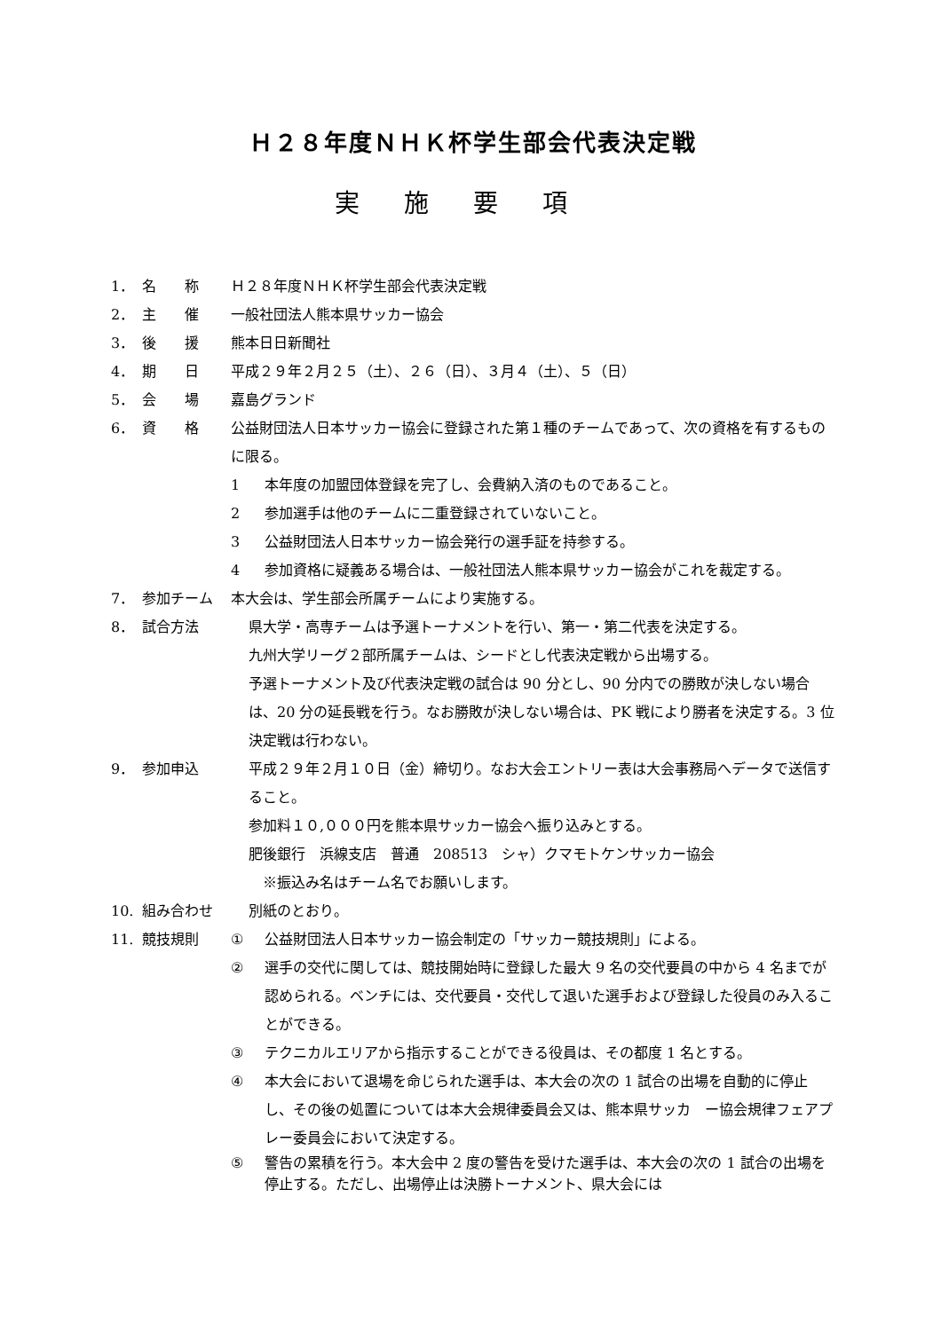Ｈ２８年度ＮＨＫ杯学生部会代表決定戦
実施要項
1． 名　　称 Ｈ２８年度ＮＨＫ杯学生部会代表決定戦
2． 主　　催 一般社団法人熊本県サッカー協会
3． 後　　援 熊本日日新聞社
4． 期　　日 平成２９年２月２５（土）、２６（日）、３月４（土）、５（日）
5． 会　　場 嘉島グランド
6． 資　　格 公益財団法人日本サッカー協会に登録された第１種のチームであって、次の資格を有するものに限る。
1 本年度の加盟団体登録を完了し、会費納入済のものであること。
2 参加選手は他のチームに二重登録されていないこと。
3 公益財団法人日本サッカー協会発行の選手証を持参する。
4 参加資格に疑義ある場合は、一般社団法人熊本県サッカー協会がこれを裁定する。
7． 参加チーム 本大会は、学生部会所属チームにより実施する。
8． 試合方法 県大学・高専チームは予選トーナメントを行い、第一・第二代表を決定する。
九州大学リーグ２部所属チームは、シードとし代表決定戦から出場する。
予選トーナメント及び代表決定戦の試合は 90 分とし、90 分内での勝敗が決しない場合は、20 分の延長戦を行う。なお勝敗が決しない場合は、PK 戦により勝者を決定する。3 位決定戦は行わない。
9． 参加申込 平成２９年２月１０日（金）締切り。なお大会エントリー表は大会事務局へデータで送信すること。
参加料１０,０００円を熊本県サッカー協会へ振り込みとする。
肥後銀行　浜線支店　普通　208513　シャ）クマモトケンサッカー協会
　※振込み名はチーム名でお願いします。
10. 組み合わせ 別紙のとおり。
11. 競技規則 ① 公益財団法人日本サッカー協会制定の「サッカー競技規則」による。
② 選手の交代に関しては、競技開始時に登録した最大 9 名の交代要員の中から 4 名までが認められる。ベンチには、交代要員・交代して退いた選手および登録した役員のみ入ることができる。
③ テクニカルエリアから指示することができる役員は、その都度 1 名とする。
④ 本大会において退場を命じられた選手は、本大会の次の 1 試合の出場を自動的に停止し、その後の処置については本大会規律委員会又は、熊本県サッカ　ー協会規律フェアプレー委員会において決定する。
⑤ 警告の累積を行う。本大会中 2 度の警告を受けた選手は、本大会の次の 1 試合の出場を停止する。ただし、出場停止は決勝トーナメント、県大会には